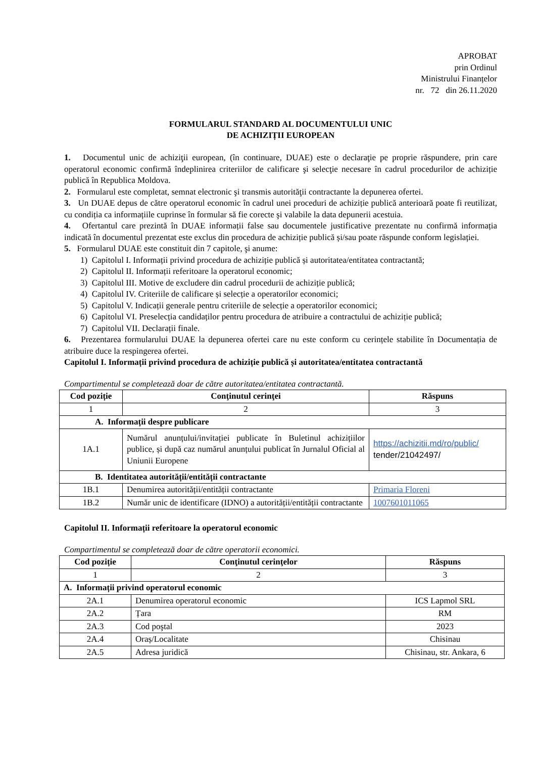APROBAT
prin Ordinul
Ministrului Finanțelor
nr. 72 din 26.11.2020
FORMULARUL STANDARD AL DOCUMENTULUI UNIC
DE ACHIZIȚII EUROPEAN
1. Documentul unic de achiziţii european, (în continuare, DUAE) este o declaraţie pe proprie răspundere, prin care operatorul economic confirmă îndeplinirea criteriilor de calificare şi selecţie necesare în cadrul procedurilor de achiziție publică în Republica Moldova.
2. Formularul este completat, semnat electronic şi transmis autorităţii contractante la depunerea ofertei.
3. Un DUAE depus de către operatorul economic în cadrul unei proceduri de achiziție publică anterioară poate fi reutilizat, cu condiția ca informațiile cuprinse în formular să fie corecte şi valabile la data depunerii acestuia.
4. Ofertantul care prezintă în DUAE informații false sau documentele justificative prezentate nu confirmă informația indicată în documentul prezentat este exclus din procedura de achiziție publică și/sau poate răspunde conform legislației.
5. Formularul DUAE este constituit din 7 capitole, şi anume:
1) Capitolul I. Informații privind procedura de achiziție publică și autoritatea/entitatea contractantă;
2) Capitolul II. Informații referitoare la operatorul economic;
3) Capitolul III. Motive de excludere din cadrul procedurii de achiziție publică;
4) Capitolul IV. Criteriile de calificare și selecție a operatorilor economici;
5) Capitolul V. Indicații generale pentru criteriile de selecție a operatorilor economici;
6) Capitolul VI. Preselecția candidaților pentru procedura de atribuire a contractului de achiziție publică;
7) Capitolul VII. Declarații finale.
6. Prezentarea formularului DUAE la depunerea ofertei care nu este conform cu cerințele stabilite în Documentația de atribuire duce la respingerea ofertei.
Capitolul I. Informații privind procedura de achiziție publică și autoritatea/entitatea contractantă
Compartimentul se completează doar de către autoritatea/entitatea contractantă.
| Cod poziție | Conţinutul cerinţei | Răspuns |
| --- | --- | --- |
| 1 | 2 | 3 |
| A. Informații despre publicare | | |
| 1A.1 | Numărul anunțului/invitației publicate în Buletinul achizițiilor publice, și după caz numărul anunțului publicat în Jurnalul Oficial al Uniunii Europene | https://achizitii.md/ro/public/ tender/21042497/ |
| B. Identitatea autorității/entității contractante | | |
| 1B.1 | Denumirea autorității/entității contractante | Primaria Floreni |
| 1B.2 | Număr unic de identificare (IDNO) a autorității/entității contractante | 1007601011065 |
Capitolul II. Informații referitoare la operatorul economic
Compartimentul se completează doar de către operatorii economici.
| Cod poziție | Conţinutul cerinţelor | Răspuns |
| --- | --- | --- |
| 1 | 2 | 3 |
| A. Informații privind operatorul economic | | |
| 2A.1 | Denumirea operatorul economic | ICS Lapmol SRL |
| 2A.2 | Țara | RM |
| 2A.3 | Cod poştal | 2023 |
| 2A.4 | Oraș/Localitate | Chisinau |
| 2A.5 | Adresa juridică | Chisinau, str. Ankara, 6 |